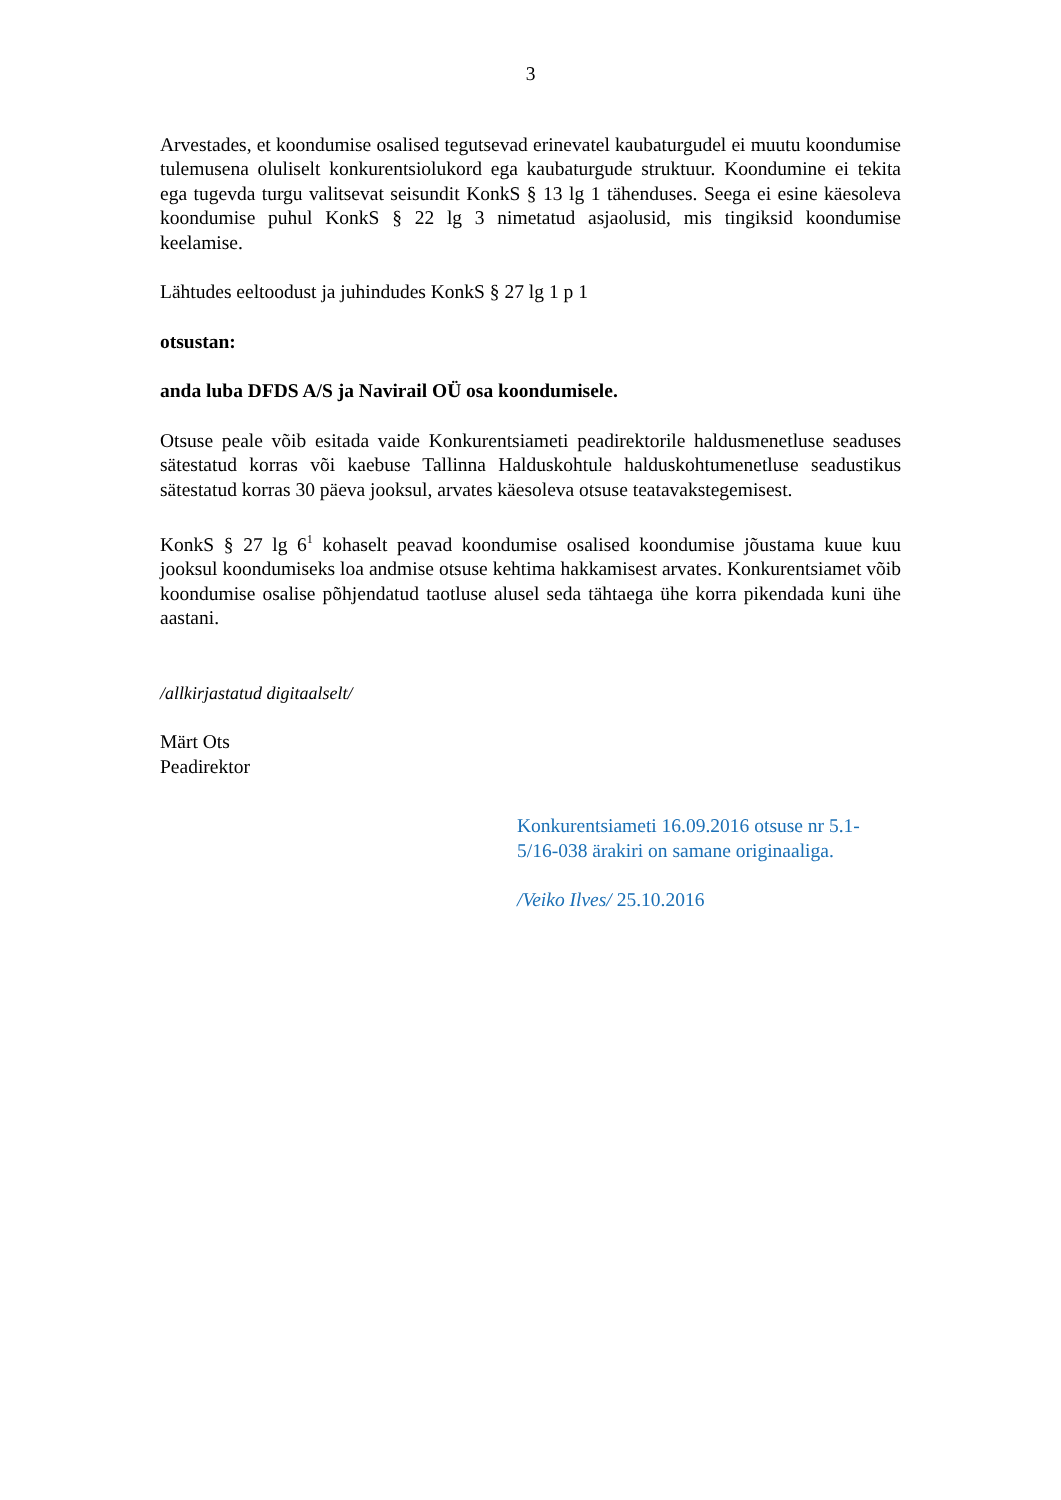3
Arvestades, et koondumise osalised tegutsevad erinevatel kaubaturgudel ei muutu koondumise tulemusena oluliselt konkurentsiolukord ega kaubaturgude struktuur. Koondumine ei tekita ega tugevda turgu valitsevat seisundit KonkS § 13 lg 1 tähenduses. Seega ei esine käesoleva koondumise puhul KonkS § 22 lg 3 nimetatud asjaolusid, mis tingiksid koondumise keelamise.
Lähtudes eeltoodust ja juhindudes KonkS § 27 lg 1 p 1
otsustan:
anda luba DFDS A/S ja Navirail OÜ osa koondumisele.
Otsuse peale võib esitada vaide Konkurentsiameti peadirektorile haldusmenetluse seaduses sätestatud korras või kaebuse Tallinna Halduskohtule halduskohtumenetluse seadustikus sätestatud korras 30 päeva jooksul, arvates käesoleva otsuse teatavakstegemisest.
KonkS § 27 lg 6<sup>1</sup> kohaselt peavad koondumise osalised koondumise jõustama kuue kuu jooksul koondumiseks loa andmise otsuse kehtima hakkamisest arvates. Konkurentsiamet võib koondumise osalise põhjendatud taotluse alusel seda tähtaega ühe korra pikendada kuni ühe aastani.
/allkirjastatud digitaalselt/
Märt Ots
Peadirektor
Konkurentsiameti 16.09.2016 otsuse nr 5.1-
5/16-038 ärakiri on samane originaaliga.
/Veiko Ilves/ 25.10.2016